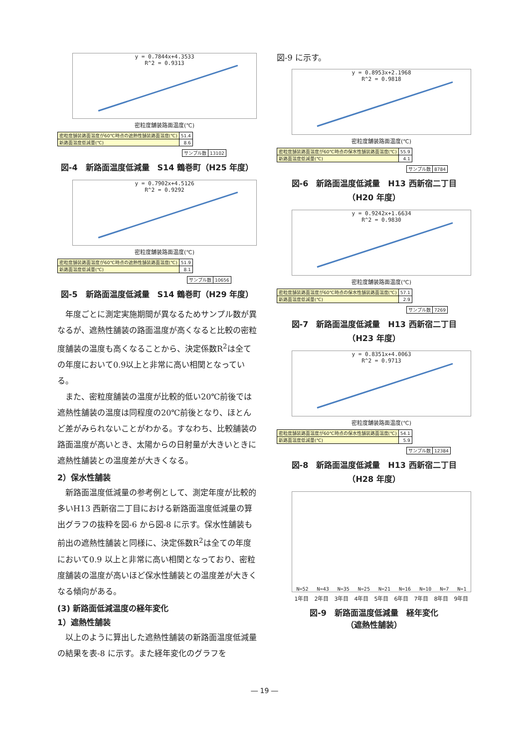y = 0.7844x+4.3533
R^2 = 0.9313
密粒度舗装路面温度(℃)
| 密粒度舗装路面温度が60℃時点の遮熱性舗装路面温度(℃) | 51.4 |
| 新路面温度低減量(℃) | 8.6 |
| サンプル数 | 13102 |
図-4　新路面温度低減量　S14 鶴巻町（H25 年度）
y = 0.7902x+4.5126
R^2 = 0.9292
密粒度舗装路面温度(℃)
| 密粒度舗装路面温度が60℃時点の遮熱性舗装路面温度(℃) | 51.9 |
| 新路面温度低減量(℃) | 8.1 |
| サンプル数 | 10656 |
図-5　新路面温度低減量　S14 鶴巻町（H29 年度）
　年度ごとに測定実施期間が異なるためサンプル数が異なるが、遮熱性舗装の路面温度が高くなると比較の密粒度舗装の温度も高くなることから、決定係数R<sup>2</sup>は全ての年度において0.9以上と非常に高い相関となっている。
　また、密粒度舗装の温度が比較的低い20℃前後では遮熱性舗装の温度は同程度の20℃前後となり、ほとんど差がみられないことがわかる。すなわち、比較舗装の路面温度が高いとき、太陽からの日射量が大きいときに遮熱性舗装との温度差が大きくなる。
2）保水性舗装
　新路面温度低減量の参考例として、測定年度が比較的多いH13 西新宿二丁目における新路面温度低減量の算出グラフの抜粋を図-6 から図-8 に示す。保水性舗装も前出の遮熱性舗装と同様に、決定係数R<sup>2</sup>は全ての年度において0.9 以上と非常に高い相関となっており、密粒度舗装の温度が高いほど保水性舗装との温度差が大きくなる傾向がある。
(3) 新路面低減温度の経年変化
1）遮熱性舗装
　以上のように算出した遮熱性舗装の新路面温度低減量の結果を表-8 に示す。また経年変化のグラフを
図-9 に示す。
y = 0.8953x+2.1968
R^2 = 0.9818
密粒度舗装路面温度(℃)
| 密粒度舗装路面温度が60℃時点の保水性舗装路面温度(℃) | 55.9 |
| 新路面温度低減量(℃) | 4.1 |
| サンプル数 | 8784 |
図-6　新路面温度低減量　H13 西新宿二丁目
（H20 年度）
y = 0.9242x+1.6634
R^2 = 0.9830
密粒度舗装路面温度(℃)
| 密粒度舗装路面温度が60℃時点の保水性舗装路面温度(℃) | 57.1 |
| 新路面温度低減量(℃) | 2.9 |
| サンプル数 | 7269 |
図-7　新路面温度低減量　H13 西新宿二丁目
（H23 年度）
y = 0.8351x+4.0063
R^2 = 0.9713
密粒度舗装路面温度(℃)
| 密粒度舗装路面温度が60℃時点の保水性舗装路面温度(℃) | 54.1 |
| 新路面温度低減量(℃) | 5.9 |
| サンプル数 | 12384 |
図-8　新路面温度低減量　H13 西新宿二丁目
（H28 年度）
N=52 N=43 N=35 N=25 N=21 N=16 N=10 N=7 N=1
1年目 2年目 3年目 4年目 5年目 6年目 7年目 8年目 9年目
図-9　新路面温度低減量　経年変化
（遮熱性舗装）
― 19 ―